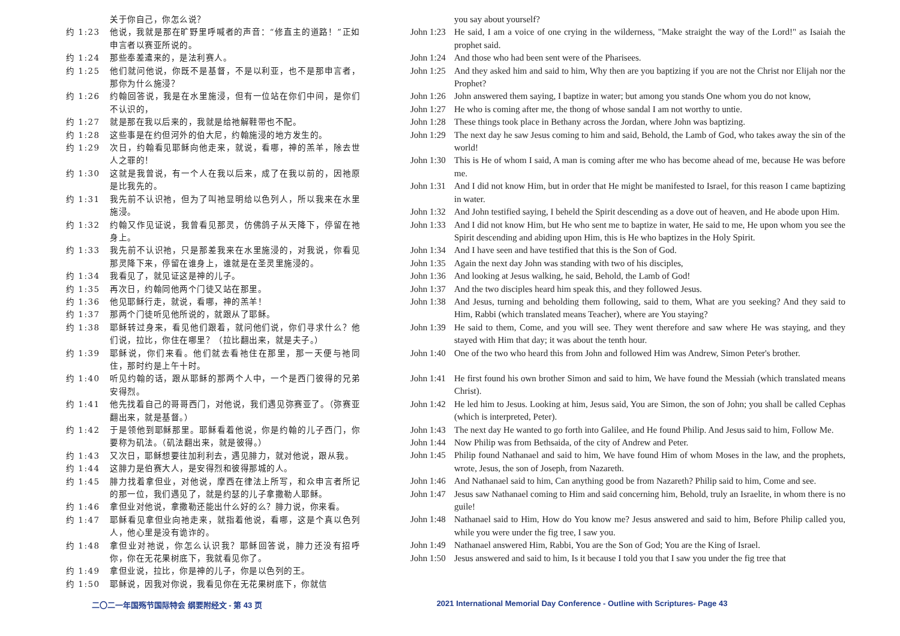关于你自己，你怎么说？
约 1:23 他说，我就是那在旷野里呼喊者的声音：“修直主的道路！”正如申言者以赛亚所说的。
约 1:24 那些奉差遣来的，是法利赛人。
约 1:25 他们就问他说，你既不是基督，不是以利亚，也不是那申言者，那你为什么施浸？
约 1:26 约翰回答说，我是在水里施浸，但有一位站在你们中间，是你们不认识的，
约 1:27 就是那在我以后来的，我就是给祂解鞋带也不配。
约 1:28 这些事是在约但河外的伯大尼，约翰施浸的地方发生的。
约 1:29 次日，约翰看见耶稣向他走来，就说，看哪，神的羔羊，除去世人之罪的！
约 1:30 这就是我曾说，有一个人在我以后来，成了在我以前的，因祂原是比我先的。
约 1:31 我先前不认识祂，但为了叫祂显明给以色列人，所以我来在水里施浸。
约 1:32 约翰又作见证说，我曾看见那灵，仿佛鸽子从天降下，停留在祂身上。
约 1:33 我先前不认识祂，只是那差我来在水里施浸的，对我说，你看见那灵降下来，停留在谁身上，谁就是在圣灵里施浸的。
约 1:34 我看见了，就见证这是神的儿子。
约 1:35 再次日，约翰同他两个门徒又站在那里。
约 1:36 他见耶稣行走，就说，看哪，神的羔羊！
约 1:37 那两个门徒听见他所说的，就跟从了耶稣。
约 1:38 耶稣转过身来，看见他们跟着，就问他们说，你们寻求什么？他们说，拉比，你住在哪里？（拉比翻出来，就是夫子。）
约 1:39 耶稣说，你们来看。他们就去看祂住在那里，那一天便与祂同住，那时约是上午十时。
约 1:40 听见约翰的话，跟从耶稣的那两个人中，一个是西门彼得的兄弟安得烈。
约 1:41 他先找着自己的哥哥西门，对他说，我们遇见弥赛亚了。（弥赛亚翻出来，就是基督。）
约 1:42 于是领他到耶稣那里。耶稣看着他说，你是约翰的儿子西门，你要称为矶法。（矶法翻出来，就是彼得。）
约 1:43 又次日，耶稣想要往加利利去，遇见腓力，就对他说，跟从我。
约 1:44 这腓力是伯赛大人，是安得烈和彼得那城的人。
约 1:45 腓力找着拿但业，对他说，摩西在律法上所写，和众申言者所记的那一位，我们遇见了，就是约瑟的儿子拿撒勒人耶稣。
约 1:46 拿但业对他说，拿撒勒还能出什么好的么？腓力说，你来看。
约 1:47 耶稣看见拿但业向祂走来，就指着他说，看哪，这是个真以色列人，他心里是没有诡诈的。
约 1:48 拿但业对祂说，你怎么认识我？耶稣回答说，腓力还没有招呼你，你在无花果树底下，我就看见你了。
约 1:49 拿但业说，拉比，你是神的儿子，你是以色列的王。
约 1:50 耶稣说，因我对你说，我看见你在无花果树底下，你就信
you say about yourself?
John 1:23 He said, I am a voice of one crying in the wilderness, "Make straight the way of the Lord!" as Isaiah the prophet said.
John 1:24 And those who had been sent were of the Pharisees.
John 1:25 And they asked him and said to him, Why then are you baptizing if you are not the Christ nor Elijah nor the Prophet?
John 1:26 John answered them saying, I baptize in water; but among you stands One whom you do not know,
John 1:27 He who is coming after me, the thong of whose sandal I am not worthy to untie.
John 1:28 These things took place in Bethany across the Jordan, where John was baptizing.
John 1:29 The next day he saw Jesus coming to him and said, Behold, the Lamb of God, who takes away the sin of the world!
John 1:30 This is He of whom I said, A man is coming after me who has become ahead of me, because He was before me.
John 1:31 And I did not know Him, but in order that He might be manifested to Israel, for this reason I came baptizing in water.
John 1:32 And John testified saying, I beheld the Spirit descending as a dove out of heaven, and He abode upon Him.
John 1:33 And I did not know Him, but He who sent me to baptize in water, He said to me, He upon whom you see the Spirit descending and abiding upon Him, this is He who baptizes in the Holy Spirit.
John 1:34 And I have seen and have testified that this is the Son of God.
John 1:35 Again the next day John was standing with two of his disciples,
John 1:36 And looking at Jesus walking, he said, Behold, the Lamb of God!
John 1:37 And the two disciples heard him speak this, and they followed Jesus.
John 1:38 And Jesus, turning and beholding them following, said to them, What are you seeking? And they said to Him, Rabbi (which translated means Teacher), where are You staying?
John 1:39 He said to them, Come, and you will see. They went therefore and saw where He was staying, and they stayed with Him that day; it was about the tenth hour.
John 1:40 One of the two who heard this from John and followed Him was Andrew, Simon Peter's brother.
John 1:41 He first found his own brother Simon and said to him, We have found the Messiah (which translated means Christ).
John 1:42 He led him to Jesus. Looking at him, Jesus said, You are Simon, the son of John; you shall be called Cephas (which is interpreted, Peter).
John 1:43 The next day He wanted to go forth into Galilee, and He found Philip. And Jesus said to him, Follow Me.
John 1:44 Now Philip was from Bethsaida, of the city of Andrew and Peter.
John 1:45 Philip found Nathanael and said to him, We have found Him of whom Moses in the law, and the prophets, wrote, Jesus, the son of Joseph, from Nazareth.
John 1:46 And Nathanael said to him, Can anything good be from Nazareth? Philip said to him, Come and see.
John 1:47 Jesus saw Nathanael coming to Him and said concerning him, Behold, truly an Israelite, in whom there is no guile!
John 1:48 Nathanael said to Him, How do You know me? Jesus answered and said to him, Before Philip called you, while you were under the fig tree, I saw you.
John 1:49 Nathanael answered Him, Rabbi, You are the Son of God; You are the King of Israel.
John 1:50 Jesus answered and said to him, Is it because I told you that I saw you under the fig tree that
二〇二一年国殇节国际特会 纲要附经文 - 第 43 页 2021 International Memorial Day Conference - Outline with Scriptures- Page 43